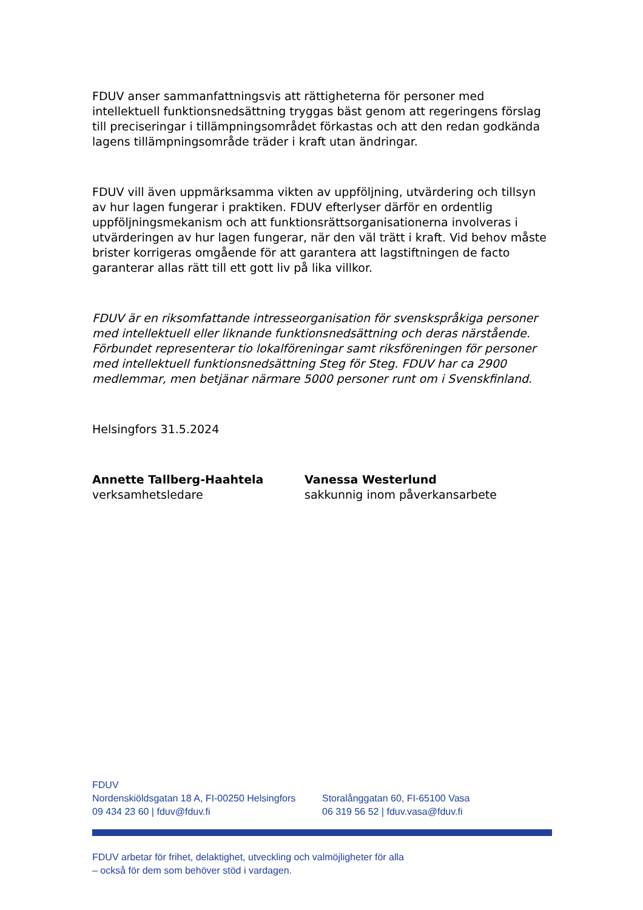FDUV anser sammanfattningsvis att rättigheterna för personer med intellektuell funktionsnedsättning tryggas bäst genom att regeringens förslag till preciseringar i tillämpningsområdet förkastas och att den redan godkända lagens tillämpningsområde träder i kraft utan ändringar.
FDUV vill även uppmärksamma vikten av uppföljning, utvärdering och tillsyn av hur lagen fungerar i praktiken. FDUV efterlyser därför en ordentlig uppföljningsmekanism och att funktionsrättsorganisationerna involveras i utvärderingen av hur lagen fungerar, när den väl trätt i kraft. Vid behov måste brister korrigeras omgående för att garantera att lagstiftningen de facto garanterar allas rätt till ett gott liv på lika villkor.
FDUV är en riksomfattande intresseorganisation för svenskspråkiga personer med intellektuell eller liknande funktionsnedsättning och deras närstående. Förbundet representerar tio lokalföreningar samt riksföreningen för personer med intellektuell funktionsnedsättning Steg för Steg. FDUV har ca 2900 medlemmar, men betjänar närmare 5000 personer runt om i Svenskfinland.
Helsingfors 31.5.2024
Annette Tallberg-Haahtela
verksamhetsledare
Vanessa Westerlund
sakkunnig inom påverkansarbete
FDUV
Nordenskiöldsgatan 18 A, FI-00250 Helsingfors
09 434 23 60 | fduv@fduv.fi
Storalånggatan 60, FI-65100 Vasa
06 319 56 52 | fduv.vasa@fduv.fi
FDUV arbetar för frihet, delaktighet, utveckling och valmöjligheter för alla
– också för dem som behöver stöd i vardagen.